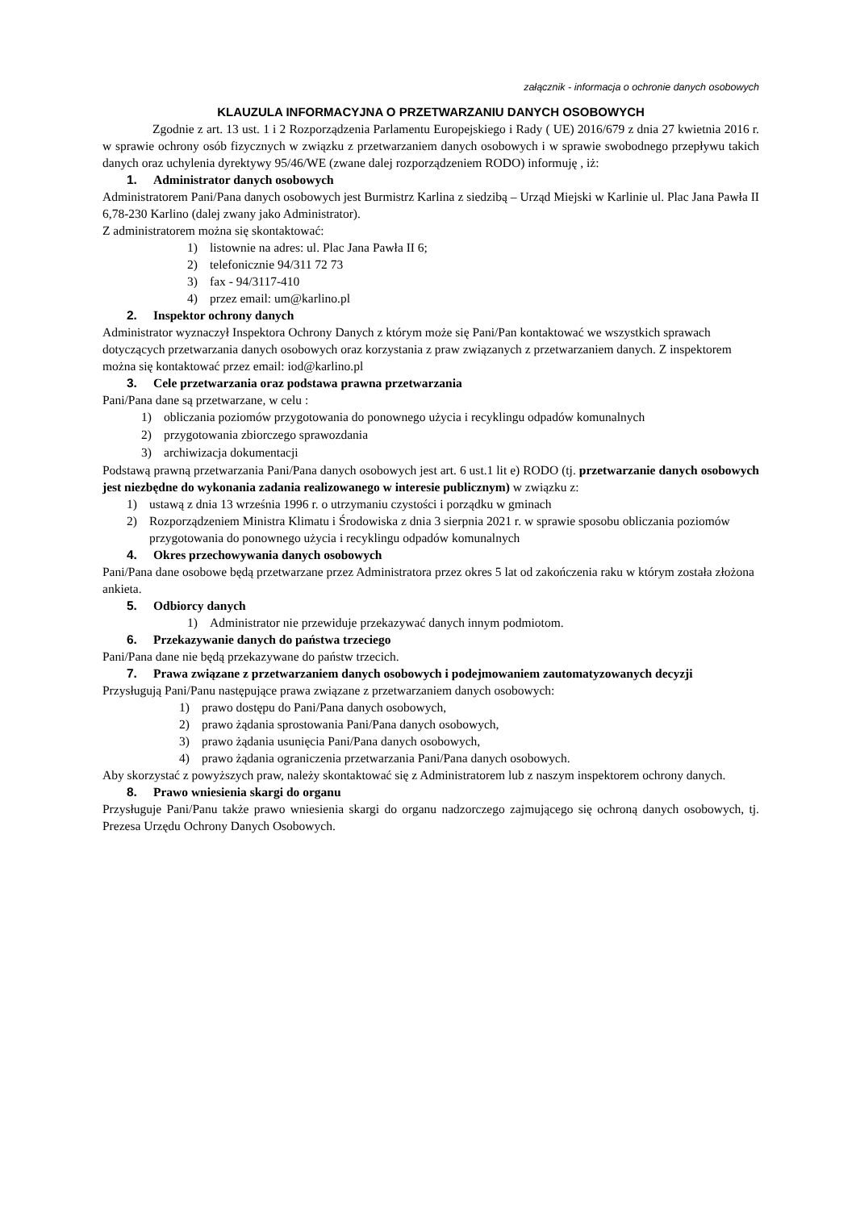załącznik - informacja o ochronie danych osobowych
KLAUZULA INFORMACYJNA O PRZETWARZANIU DANYCH OSOBOWYCH
Zgodnie z art. 13 ust. 1 i 2 Rozporządzenia Parlamentu Europejskiego i Rady ( UE) 2016/679 z dnia 27 kwietnia 2016 r. w sprawie ochrony osób fizycznych w związku z przetwarzaniem danych osobowych i w sprawie swobodnego przepływu takich danych oraz uchylenia dyrektywy 95/46/WE (zwane dalej rozporządzeniem RODO) informuję , iż:
1. Administrator danych osobowych
Administratorem Pani/Pana danych osobowych jest Burmistrz Karlina z siedzibą – Urząd Miejski w Karlinie ul. Plac Jana Pawła II 6,78-230 Karlino (dalej zwany jako Administrator).
Z administratorem można się skontaktować:
1) listownie na adres: ul. Plac Jana Pawła II 6;
2) telefonicznie 94/311 72 73
3) fax - 94/3117-410
4) przez email: um@karlino.pl
2. Inspektor ochrony danych
Administrator wyznaczył Inspektora Ochrony Danych z którym może się Pani/Pan kontaktować we wszystkich sprawach dotyczących przetwarzania danych osobowych oraz korzystania z praw związanych z przetwarzaniem danych. Z inspektorem można się kontaktować przez email: iod@karlino.pl
3. Cele przetwarzania oraz podstawa prawna przetwarzania
Pani/Pana dane są przetwarzane, w celu :
1) obliczania poziomów przygotowania do ponownego użycia i recyklingu odpadów komunalnych
2) przygotowania zbiorczego sprawozdania
3) archiwizacja dokumentacji
Podstawą prawną przetwarzania Pani/Pana danych osobowych jest art. 6 ust.1 lit e) RODO (tj. przetwarzanie danych osobowych jest niezbędne do wykonania zadania realizowanego w interesie publicznym) w związku z:
1) ustawą z dnia 13 września 1996 r. o utrzymaniu czystości i porządku w gminach
2) Rozporządzeniem Ministra Klimatu i Środowiska z dnia 3 sierpnia 2021 r. w sprawie sposobu obliczania poziomów przygotowania do ponownego użycia i recyklingu odpadów komunalnych
4. Okres przechowywania danych osobowych
Pani/Pana dane osobowe będą przetwarzane przez Administratora przez okres 5 lat od zakończenia raku w którym została złożona ankieta.
5. Odbiorcy danych
1) Administrator nie przewiduje przekazywać danych innym podmiotom.
6. Przekazywanie danych do państwa trzeciego
Pani/Pana dane nie będą przekazywane do państw trzecich.
7. Prawa związane z przetwarzaniem danych osobowych i podejmowaniem zautomatyzowanych decyzji
Przysługują Pani/Panu następujące prawa związane z przetwarzaniem danych osobowych:
1) prawo dostępu do Pani/Pana danych osobowych,
2) prawo żądania sprostowania Pani/Pana danych osobowych,
3) prawo żądania usunięcia Pani/Pana danych osobowych,
4) prawo żądania ograniczenia przetwarzania Pani/Pana danych osobowych.
Aby skorzystać z powyższych praw, należy skontaktować się z Administratorem lub z naszym inspektorem ochrony danych.
8. Prawo wniesienia skargi do organu
Przysługuje Pani/Panu także prawo wniesienia skargi do organu nadzorczego zajmującego się ochroną danych osobowych, tj. Prezesa Urzędu Ochrony Danych Osobowych.